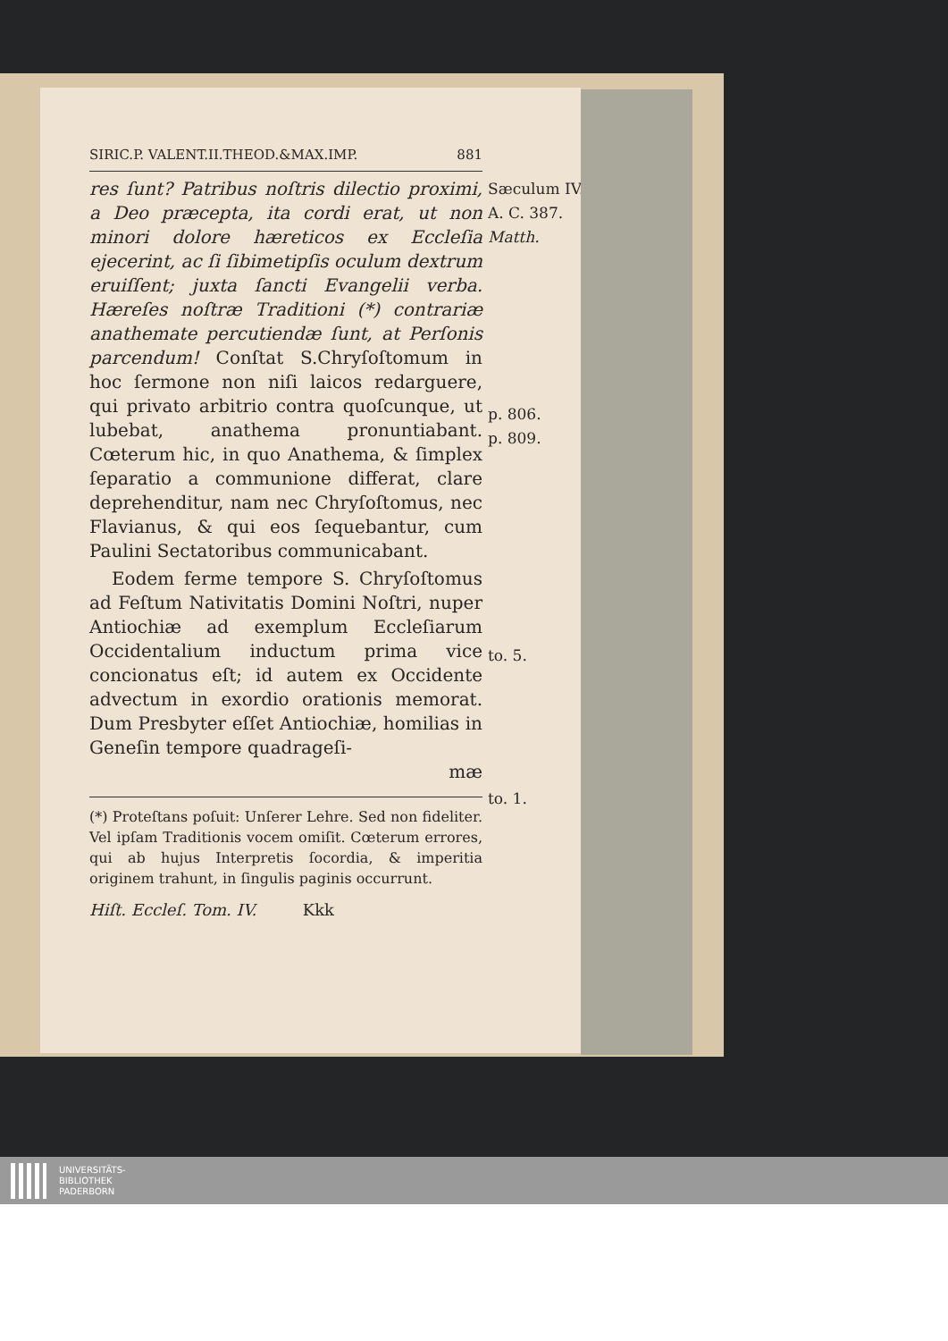SIRIC.P. VALENT.II.THEOD.&MAX.IMP. 881
Sæculum IV.
A. C. 387.
Matth.
p. 806.
p. 809.
to. 5.
to. 1.
res ſunt? Patribus noſtris dilectio proximi, a Deo præcepta, ita cordi erat, ut non minori dolore hæreticos ex Eccleſia ejecerint, ac ſi ſibimetipſis oculum dextrum eruiſſent; juxta ſancti Evangelii verba. Hæreſes noſtræ Traditioni (*) contrariæ anathemate percutiendæ ſunt, at Perſonis parcendum! Conſtat S.Chryſoſtomum in hoc ſermone non niſi laicos redarguere, qui privato arbitrio contra quoſcunque, ut lubebat, anathema pronuntiabant. Cœterum hic, in quo Anathema, & ſimplex ſeparatio a communione differat, clare deprehenditur, nam nec Chryſoſtomus, nec Flavianus, & qui eos ſequebantur, cum Paulini Sectatoribus communicabant.
Eodem ferme tempore S. Chryſoſtomus ad Feſtum Nativitatis Domini Noſtri, nuper Antiochiæ ad exemplum Eccleſiarum Occidentalium inductum prima vice concionatus eſt; id autem ex Occidente advectum in exordio orationis memorat. Dum Presbyter eſſet Antiochiæ, homilias in Geneſin tempore quadrageſi-
mæ
(*) Proteſtans poſuit: Unſerer Lehre. Sed non fideliter. Vel ipſam Traditionis vocem omiſit. Cœterum errores, qui ab hujus Interpretis ſocordia, & imperitia originem trahunt, in ſingulis paginis occurrunt.
Hiſt. Eccleſ. Tom. IV. Kkk
UNIVERSITÄTS-
BIBLIOTHEK
PADERBORN